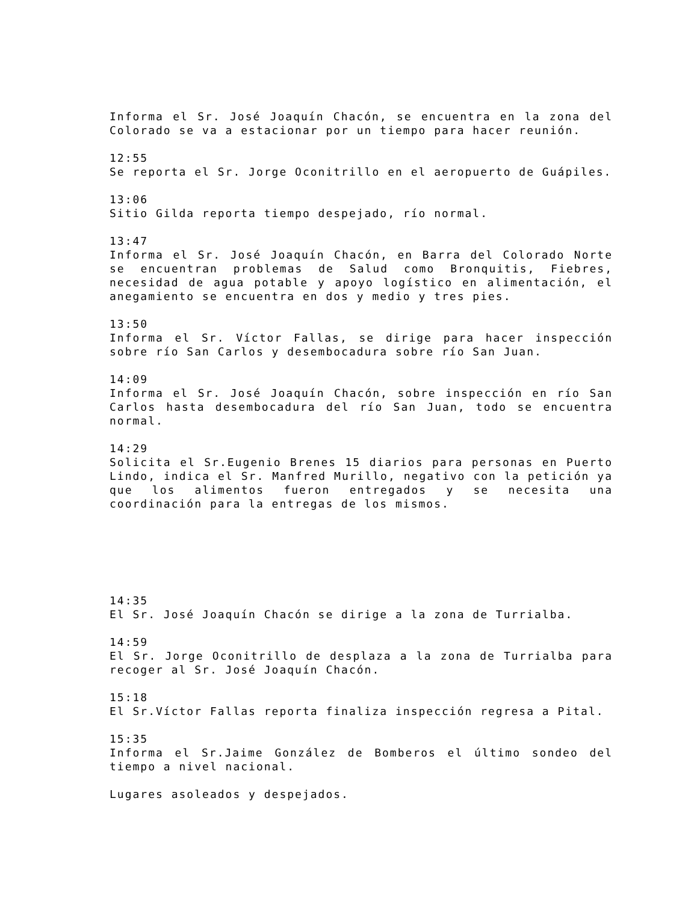Informa el Sr. José Joaquín Chacón, se encuentra en la zona del Colorado se va a estacionar por un tiempo para hacer reunión.
12:55
Se reporta el Sr. Jorge Oconitrillo en el aeropuerto de Guápiles.
13:06
Sitio Gilda reporta tiempo despejado, río normal.
13:47
Informa el Sr. José Joaquín Chacón, en Barra del Colorado Norte se encuentran problemas de Salud como Bronquitis, Fiebres, necesidad de agua potable y apoyo logístico en alimentación, el anegamiento se encuentra en dos y medio y tres pies.
13:50
Informa el Sr. Víctor Fallas, se dirige para hacer inspección sobre río San Carlos y desembocadura sobre río San Juan.
14:09
Informa el Sr. José Joaquín Chacón, sobre inspección en río San Carlos hasta desembocadura del río San Juan, todo se encuentra normal.
14:29
Solicita el Sr.Eugenio Brenes 15 diarios para personas en Puerto Lindo, indica el Sr. Manfred Murillo, negativo con la petición ya que los alimentos fueron entregados y se necesita una coordinación para la entregas de los mismos.
14:35
El Sr. José Joaquín Chacón se dirige a la zona de Turrialba.
14:59
El Sr. Jorge Oconitrillo de desplaza a la zona de Turrialba para recoger al Sr. José Joaquín Chacón.
15:18
El Sr.Víctor Fallas reporta finaliza inspección regresa a Pital.
15:35
Informa el Sr.Jaime González de Bomberos el último sondeo del tiempo a nivel nacional.
Lugares asoleados y despejados.